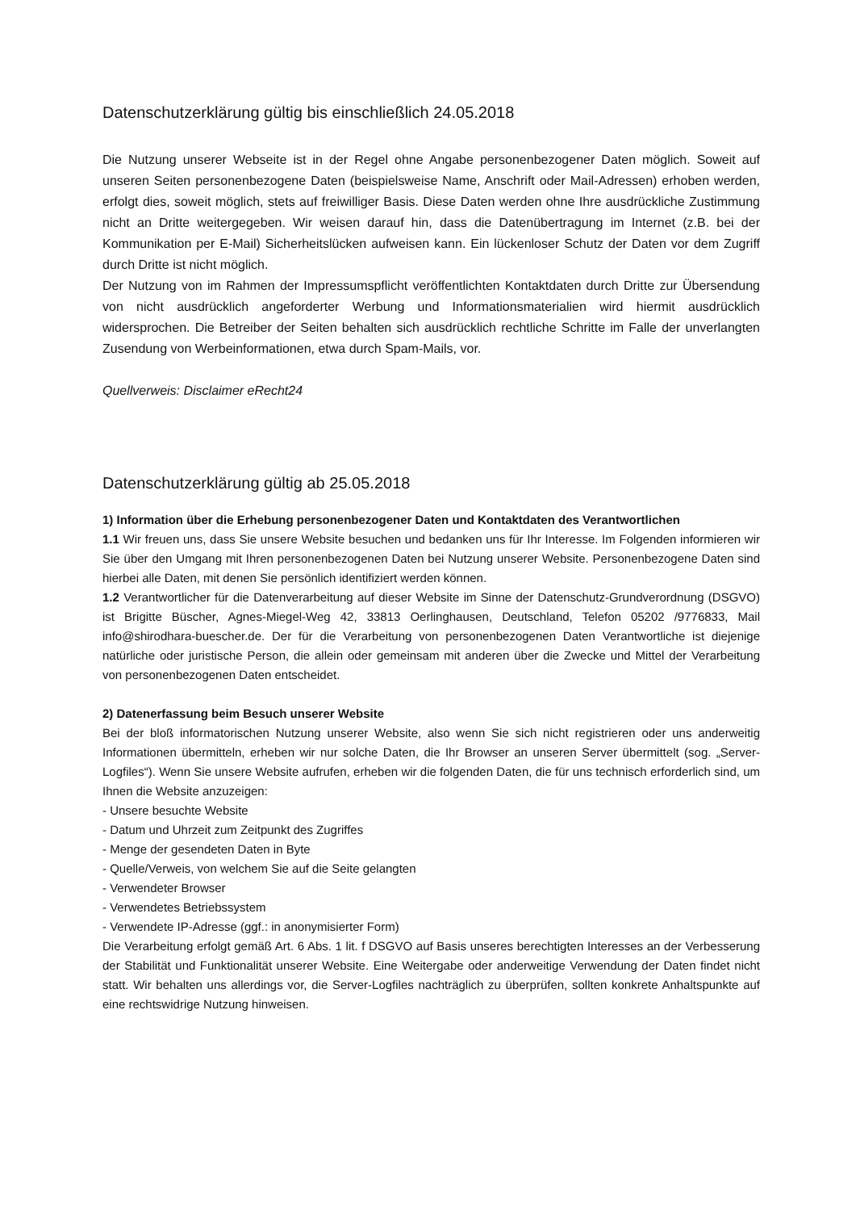Datenschutzerklärung gültig bis einschließlich 24.05.2018
Die Nutzung unserer Webseite ist in der Regel ohne Angabe personenbezogener Daten möglich. Soweit auf unseren Seiten personenbezogene Daten (beispielsweise Name, Anschrift oder Mail-Adressen) erhoben werden, erfolgt dies, soweit möglich, stets auf freiwilliger Basis. Diese Daten werden ohne Ihre ausdrückliche Zustimmung nicht an Dritte weitergegeben. Wir weisen darauf hin, dass die Datenübertragung im Internet (z.B. bei der Kommunikation per E-Mail) Sicherheitslücken aufweisen kann. Ein lückenloser Schutz der Daten vor dem Zugriff durch Dritte ist nicht möglich.
Der Nutzung von im Rahmen der Impressumspflicht veröffentlichten Kontaktdaten durch Dritte zur Übersendung von nicht ausdrücklich angeforderter Werbung und Informationsmaterialien wird hiermit ausdrücklich widersprochen. Die Betreiber der Seiten behalten sich ausdrücklich rechtliche Schritte im Falle der unverlangten Zusendung von Werbeinformationen, etwa durch Spam-Mails, vor.
Quellverweis: Disclaimer eRecht24
Datenschutzerklärung gültig ab 25.05.2018
1) Information über die Erhebung personenbezogener Daten und Kontaktdaten des Verantwortlichen
1.1 Wir freuen uns, dass Sie unsere Website besuchen und bedanken uns für Ihr Interesse. Im Folgenden informieren wir Sie über den Umgang mit Ihren personenbezogenen Daten bei Nutzung unserer Website. Personenbezogene Daten sind hierbei alle Daten, mit denen Sie persönlich identifiziert werden können.
1.2 Verantwortlicher für die Datenverarbeitung auf dieser Website im Sinne der Datenschutz-Grundverordnung (DSGVO) ist Brigitte Büscher, Agnes-Miegel-Weg 42, 33813 Oerlinghausen, Deutschland, Telefon 05202 /9776833, Mail info@shirodhara-buescher.de. Der für die Verarbeitung von personenbezogenen Daten Verantwortliche ist diejenige natürliche oder juristische Person, die allein oder gemeinsam mit anderen über die Zwecke und Mittel der Verarbeitung von personenbezogenen Daten entscheidet.
2) Datenerfassung beim Besuch unserer Website
Bei der bloß informatorischen Nutzung unserer Website, also wenn Sie sich nicht registrieren oder uns anderweitig Informationen übermitteln, erheben wir nur solche Daten, die Ihr Browser an unseren Server übermittelt (sog. „Server-Logfiles“). Wenn Sie unsere Website aufrufen, erheben wir die folgenden Daten, die für uns technisch erforderlich sind, um Ihnen die Website anzuzeigen:
- Unsere besuchte Website
- Datum und Uhrzeit zum Zeitpunkt des Zugriffes
- Menge der gesendeten Daten in Byte
- Quelle/Verweis, von welchem Sie auf die Seite gelangten
- Verwendeter Browser
- Verwendetes Betriebssystem
- Verwendete IP-Adresse (ggf.: in anonymisierter Form)
Die Verarbeitung erfolgt gemäß Art. 6 Abs. 1 lit. f DSGVO auf Basis unseres berechtigten Interesses an der Verbesserung der Stabilität und Funktionalität unserer Website. Eine Weitergabe oder anderweitige Verwendung der Daten findet nicht statt. Wir behalten uns allerdings vor, die Server-Logfiles nachträglich zu überprüfen, sollten konkrete Anhaltspunkte auf eine rechtswidrige Nutzung hinweisen.